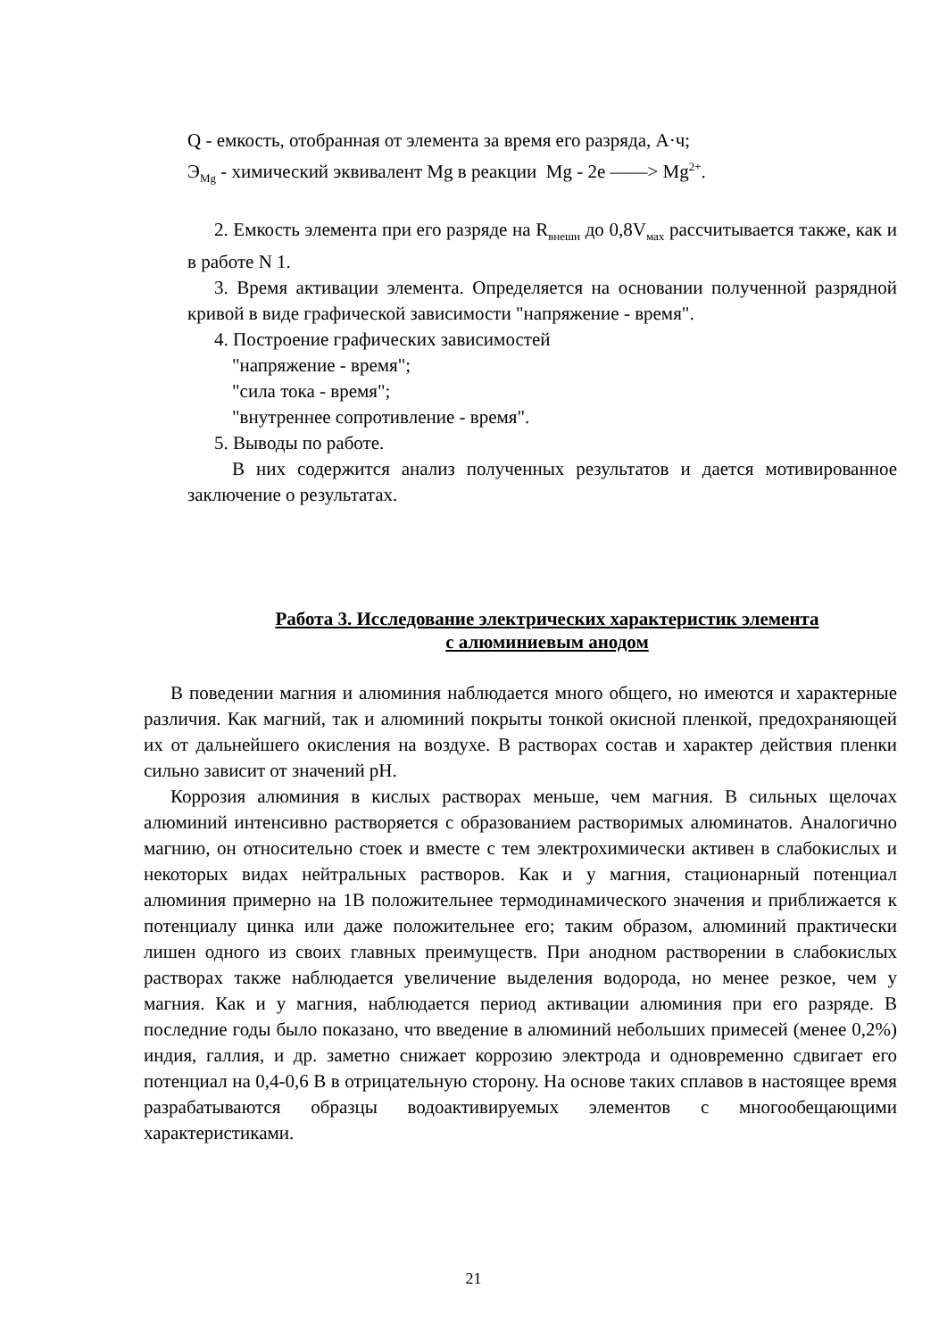Q - емкость, отобранная от элемента за время его разряда, А·ч;
Э<sub>Mg</sub> - химический эквивалент Mg в реакции Mg - 2e ——> Mg<sup>2+</sup>.
2. Емкость элемента при его разряде на R<sub>внешн</sub> до 0,8V<sub>мах</sub> рассчитывается также, как и в работе N 1.
3. Время активации элемента. Определяется на основании полученной разрядной кривой в виде графической зависимости "напряжение - время".
4. Построение графических зависимостей
"напряжение - время";
"сила тока - время";
"внутреннее сопротивление - время".
5. Выводы по работе.
В них содержится анализ полученных результатов и дается мотивированное заключение о результатах.
Работа 3. Исследование электрических характеристик элемента
с алюминиевым анодом
В поведении магния и алюминия наблюдается много общего, но имеются и характерные различия. Как магний, так и алюминий покрыты тонкой окисной пленкой, предохраняющей их от дальнейшего окисления на воздухе. В растворах состав и характер действия пленки сильно зависит от значений pH.
Коррозия алюминия в кислых растворах меньше, чем магния. В сильных щелочах алюминий интенсивно растворяется с образованием растворимых алюминатов. Аналогично магнию, он относительно стоек и вместе с тем электрохимически активен в слабокислых и некоторых видах нейтральных растворов. Как и у магния, стационарный потенциал алюминия примерно на 1В положительнее термодинамического значения и приближается к потенциалу цинка или даже положительнее его; таким образом, алюминий практически лишен одного из своих главных преимуществ. При анодном растворении в слабокислых растворах также наблюдается увеличение выделения водорода, но менее резкое, чем у магния. Как и у магния, наблюдается период активации алюминия при его разряде. В последние годы было показано, что введение в алюминий небольших примесей (менее 0,2%) индия, галлия, и др. заметно снижает коррозию электрода и одновременно сдвигает его потенциал на 0,4-0,6 В в отрицательную сторону. На основе таких сплавов в настоящее время разрабатываются образцы водоактивируемых элементов с многообещающими характеристиками.
21